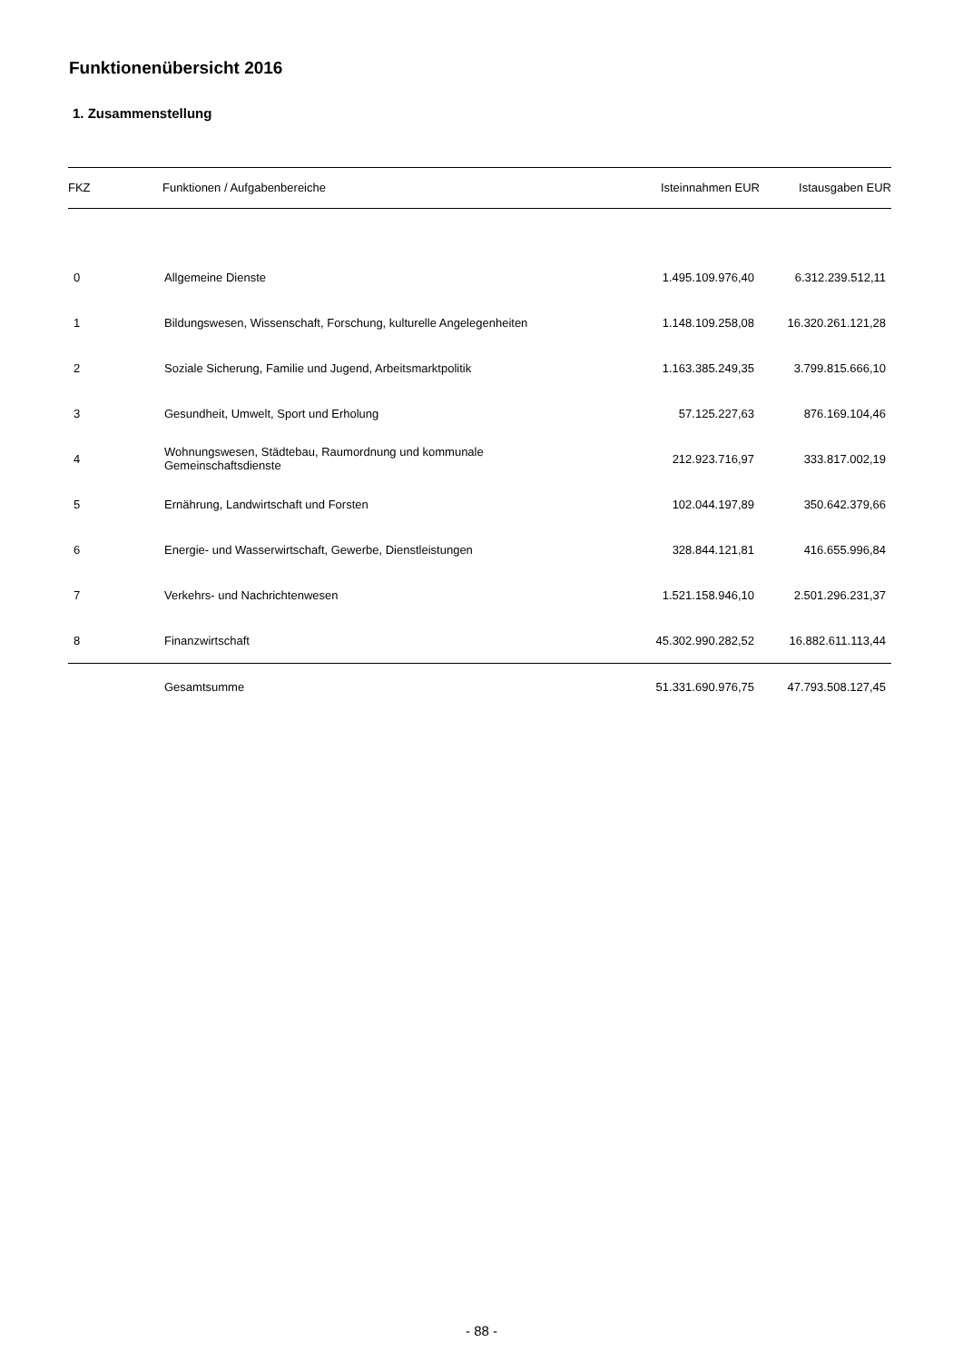Funktionenübersicht 2016
1. Zusammenstellung
| FKZ | Funktionen / Aufgabenbereiche | Isteinnahmen EUR | Istausgaben EUR |
| --- | --- | --- | --- |
| 0 | Allgemeine Dienste | 1.495.109.976,40 | 6.312.239.512,11 |
| 1 | Bildungswesen, Wissenschaft, Forschung, kulturelle Angelegenheiten | 1.148.109.258,08 | 16.320.261.121,28 |
| 2 | Soziale Sicherung, Familie und Jugend, Arbeitsmarktpolitik | 1.163.385.249,35 | 3.799.815.666,10 |
| 3 | Gesundheit, Umwelt, Sport und Erholung | 57.125.227,63 | 876.169.104,46 |
| 4 | Wohnungswesen, Städtebau, Raumordnung und kommunale Gemeinschaftsdienste | 212.923.716,97 | 333.817.002,19 |
| 5 | Ernährung, Landwirtschaft und Forsten | 102.044.197,89 | 350.642.379,66 |
| 6 | Energie- und Wasserwirtschaft, Gewerbe, Dienstleistungen | 328.844.121,81 | 416.655.996,84 |
| 7 | Verkehrs- und Nachrichtenwesen | 1.521.158.946,10 | 2.501.296.231,37 |
| 8 | Finanzwirtschaft | 45.302.990.282,52 | 16.882.611.113,44 |
| | Gesamtsumme | 51.331.690.976,75 | 47.793.508.127,45 |
- 88 -